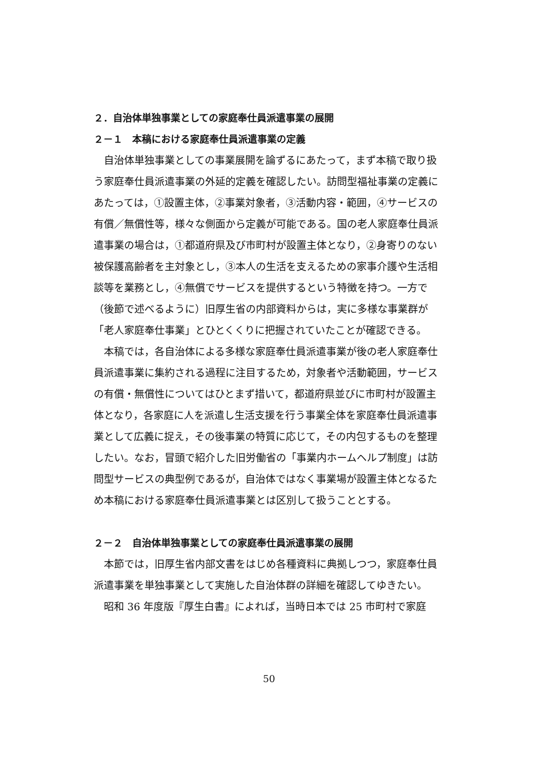２．自治体単独事業としての家庭奉仕員派遣事業の展開
２－１　本稿における家庭奉仕員派遣事業の定義
自治体単独事業としての事業展開を論ずるにあたって，まず本稿で取り扱う家庭奉仕員派遣事業の外延的定義を確認したい。訪問型福祉事業の定義にあたっては，①設置主体，②事業対象者，③活動内容・範囲，④サービスの有償／無償性等，様々な側面から定義が可能である。国の老人家庭奉仕員派遣事業の場合は，①都道府県及び市町村が設置主体となり，②身寄りのない被保護高齢者を主対象とし，③本人の生活を支えるための家事介護や生活相談等を業務とし，④無償でサービスを提供するという特徴を持つ。一方で（後節で述べるように）旧厚生省の内部資料からは，実に多様な事業群が「老人家庭奉仕事業」とひとくくりに把握されていたことが確認できる。
本稿では，各自治体による多様な家庭奉仕員派遣事業が後の老人家庭奉仕員派遣事業に集約される過程に注目するため，対象者や活動範囲，サービスの有償・無償性についてはひとまず措いて，都道府県並びに市町村が設置主体となり，各家庭に人を派遣し生活支援を行う事業全体を家庭奉仕員派遣事業として広義に捉え，その後事業の特質に応じて，その内包するものを整理したい。なお，冒頭で紹介した旧労働省の「事業内ホームヘルプ制度」は訪問型サービスの典型例であるが，自治体ではなく事業場が設置主体となるため本稿における家庭奉仕員派遣事業とは区別して扱うこととする。
２－２　自治体単独事業としての家庭奉仕員派遣事業の展開
本節では，旧厚生省内部文書をはじめ各種資料に典拠しつつ，家庭奉仕員派遣事業を単独事業として実施した自治体群の詳細を確認してゆきたい。
昭和 36 年度版『厚生白書』によれば，当時日本では 25 市町村で家庭
50